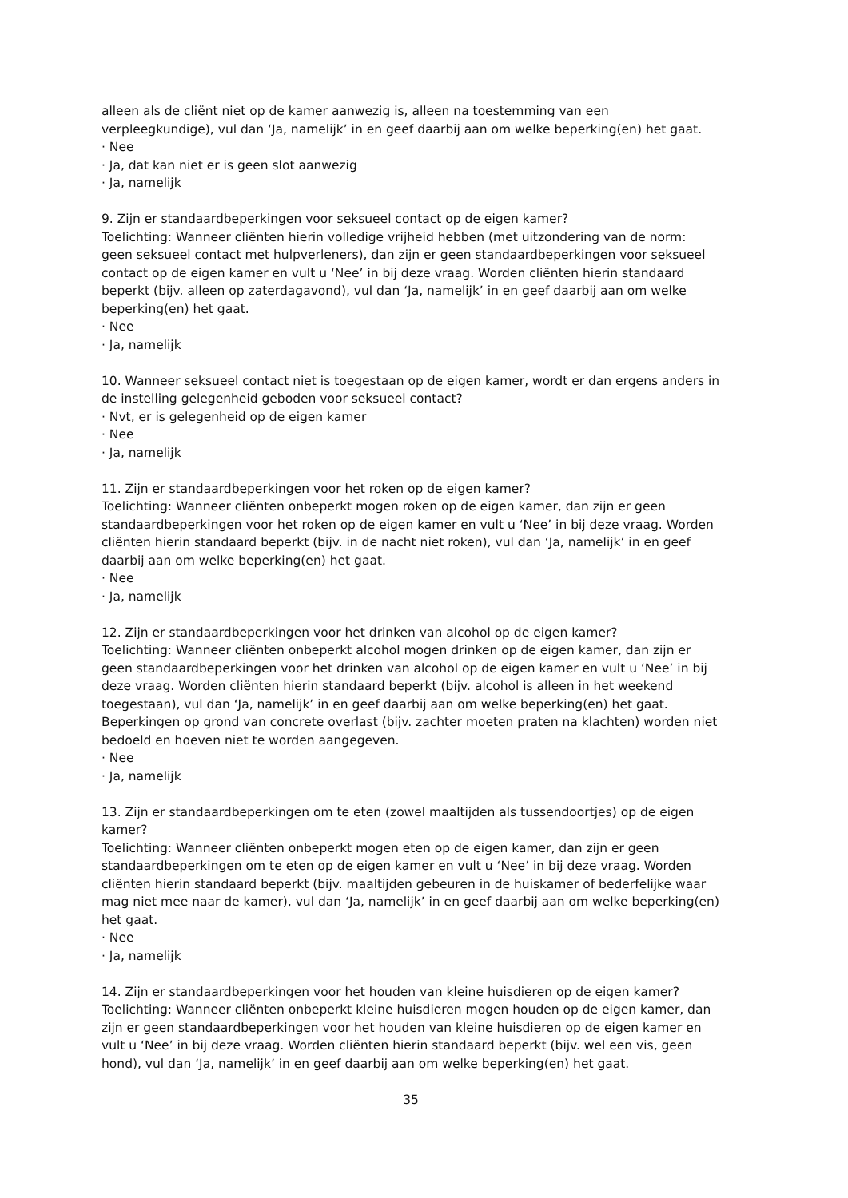alleen als de cliënt niet op de kamer aanwezig is, alleen na toestemming van een verpleegkundige), vul dan ‘Ja, namelijk’ in en geef daarbij aan om welke beperking(en) het gaat.
· Nee
· Ja, dat kan niet er is geen slot aanwezig
· Ja, namelijk
9. Zijn er standaardbeperkingen voor seksueel contact op de eigen kamer?
Toelichting: Wanneer cliënten hierin volledige vrijheid hebben (met uitzondering van de norm: geen seksueel contact met hulpverleners), dan zijn er geen standaardbeperkingen voor seksueel contact op de eigen kamer en vult u ‘Nee’ in bij deze vraag. Worden cliënten hierin standaard beperkt (bijv. alleen op zaterdagavond), vul dan ‘Ja, namelijk’ in en geef daarbij aan om welke beperking(en) het gaat.
· Nee
· Ja, namelijk
10. Wanneer seksueel contact niet is toegestaan op de eigen kamer, wordt er dan ergens anders in de instelling gelegenheid geboden voor seksueel contact?
· Nvt, er is gelegenheid op de eigen kamer
· Nee
· Ja, namelijk
11. Zijn er standaardbeperkingen voor het roken op de eigen kamer?
Toelichting: Wanneer cliënten onbeperkt mogen roken op de eigen kamer, dan zijn er geen standaardbeperkingen voor het roken op de eigen kamer en vult u ‘Nee’ in bij deze vraag. Worden cliënten hierin standaard beperkt (bijv. in de nacht niet roken), vul dan ‘Ja, namelijk’ in en geef daarbij aan om welke beperking(en) het gaat.
· Nee
· Ja, namelijk
12. Zijn er standaardbeperkingen voor het drinken van alcohol op de eigen kamer?
Toelichting: Wanneer cliënten onbeperkt alcohol mogen drinken op de eigen kamer, dan zijn er geen standaardbeperkingen voor het drinken van alcohol op de eigen kamer en vult u ‘Nee’ in bij deze vraag. Worden cliënten hierin standaard beperkt (bijv. alcohol is alleen in het weekend toegestaan), vul dan ‘Ja, namelijk’ in en geef daarbij aan om welke beperking(en) het gaat. Beperkingen op grond van concrete overlast (bijv. zachter moeten praten na klachten) worden niet bedoeld en hoeven niet te worden aangegeven.
· Nee
· Ja, namelijk
13. Zijn er standaardbeperkingen om te eten (zowel maaltijden als tussendoortjes) op de eigen kamer?
Toelichting: Wanneer cliënten onbeperkt mogen eten op de eigen kamer, dan zijn er geen standaardbeperkingen om te eten op de eigen kamer en vult u ‘Nee’ in bij deze vraag. Worden cliënten hierin standaard beperkt (bijv. maaltijden gebeuren in de huiskamer of bederfelijke waar mag niet mee naar de kamer), vul dan ‘Ja, namelijk’ in en geef daarbij aan om welke beperking(en) het gaat.
· Nee
· Ja, namelijk
14. Zijn er standaardbeperkingen voor het houden van kleine huisdieren op de eigen kamer?
Toelichting: Wanneer cliënten onbeperkt kleine huisdieren mogen houden op de eigen kamer, dan zijn er geen standaardbeperkingen voor het houden van kleine huisdieren op de eigen kamer en vult u ‘Nee’ in bij deze vraag. Worden cliënten hierin standaard beperkt (bijv. wel een vis, geen hond), vul dan ‘Ja, namelijk’ in en geef daarbij aan om welke beperking(en) het gaat.
35